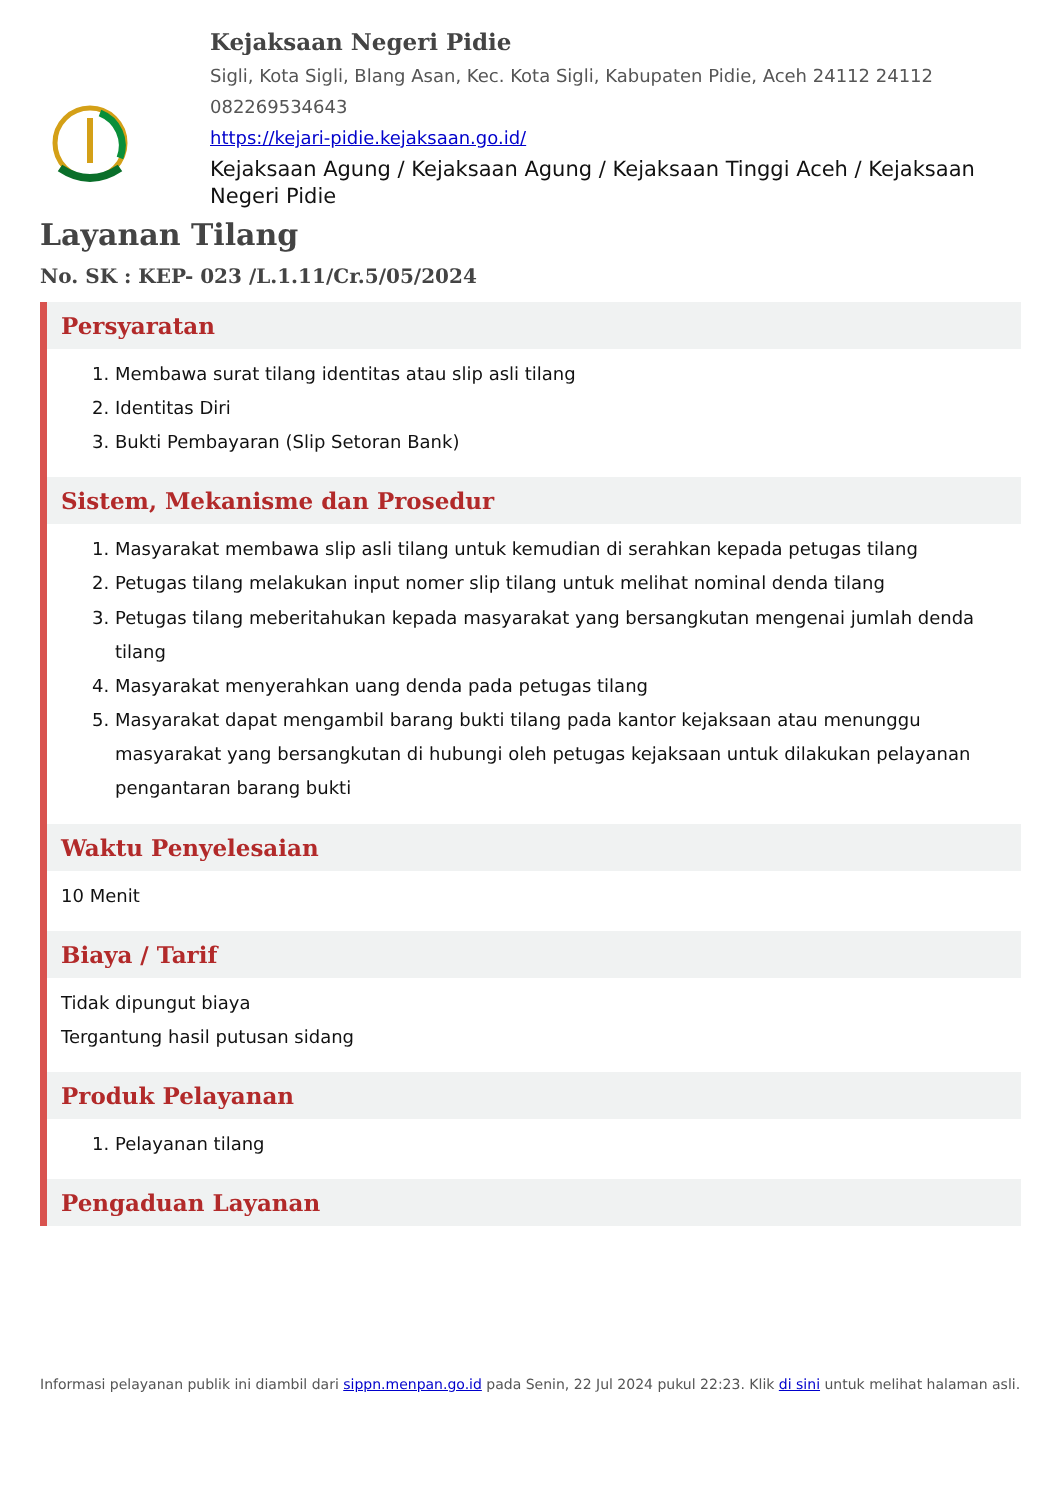Kejaksaan Negeri Pidie
Sigli, Kota Sigli, Blang Asan, Kec. Kota Sigli, Kabupaten Pidie, Aceh 24112 24112
082269534643
https://kejari-pidie.kejaksaan.go.id/
Kejaksaan Agung / Kejaksaan Agung / Kejaksaan Tinggi Aceh / Kejaksaan Negeri Pidie
Layanan Tilang
No. SK : KEP- 023 /L.1.11/Cr.5/05/2024
Persyaratan
1. Membawa surat tilang identitas atau slip asli tilang
2. Identitas Diri
3. Bukti Pembayaran (Slip Setoran Bank)
Sistem, Mekanisme dan Prosedur
1. Masyarakat membawa slip asli tilang untuk kemudian di serahkan kepada petugas tilang
2. Petugas tilang melakukan input nomer slip tilang untuk melihat nominal denda tilang
3. Petugas tilang meberitahukan kepada masyarakat yang bersangkutan mengenai jumlah denda tilang
4. Masyarakat menyerahkan uang denda pada petugas tilang
5. Masyarakat dapat mengambil barang bukti tilang pada kantor kejaksaan atau menunggu masyarakat yang bersangkutan di hubungi oleh petugas kejaksaan untuk dilakukan pelayanan pengantaran barang bukti
Waktu Penyelesaian
10 Menit
Biaya / Tarif
Tidak dipungut biaya
Tergantung hasil putusan sidang
Produk Pelayanan
1. Pelayanan tilang
Pengaduan Layanan
Informasi pelayanan publik ini diambil dari sippn.menpan.go.id pada Senin, 22 Jul 2024 pukul 22:23. Klik di sini untuk melihat halaman asli.